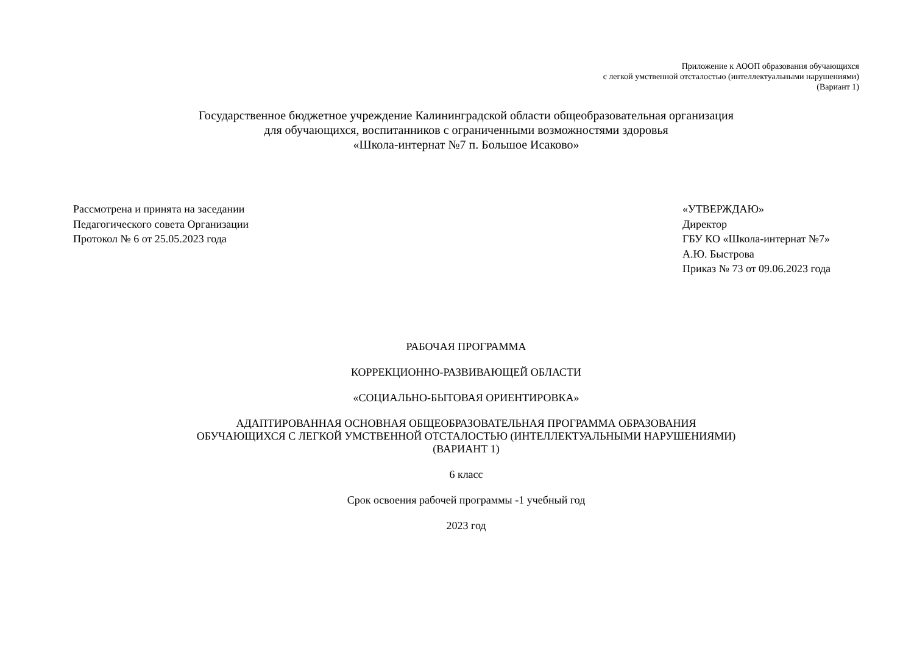Приложение к АООП образования обучающихся
с легкой умственной отсталостью (интеллектуальными нарушениями)
(Вариант 1)
Государственное бюджетное учреждение Калининградской области общеобразовательная организация
для обучающихся, воспитанников с ограниченными возможностями здоровья
«Школа-интернат №7 п. Большое Исаково»
Рассмотрена и принята на заседании
Педагогического совета Организации
Протокол № 6 от 25.05.2023 года
«УТВЕРЖДАЮ»
Директор
ГБУ КО «Школа-интернат №7»
А.Ю. Быстрова
Приказ № 73 от 09.06.2023 года
РАБОЧАЯ ПРОГРАММА
КОРРЕКЦИОННО-РАЗВИВАЮЩЕЙ ОБЛАСТИ
«СОЦИАЛЬНО-БЫТОВАЯ ОРИЕНТИРОВКА»
АДАПТИРОВАННАЯ ОСНОВНАЯ ОБЩЕОБРАЗОВАТЕЛЬНАЯ ПРОГРАММА ОБРАЗОВАНИЯ
ОБУЧАЮЩИХСЯ С ЛЕГКОЙ УМСТВЕННОЙ ОТСТАЛОСТЬЮ (ИНТЕЛЛЕКТУАЛЬНЫМИ НАРУШЕНИЯМИ)
(ВАРИАНТ 1)
6 класс
Срок освоения рабочей программы -1 учебный год
2023 год